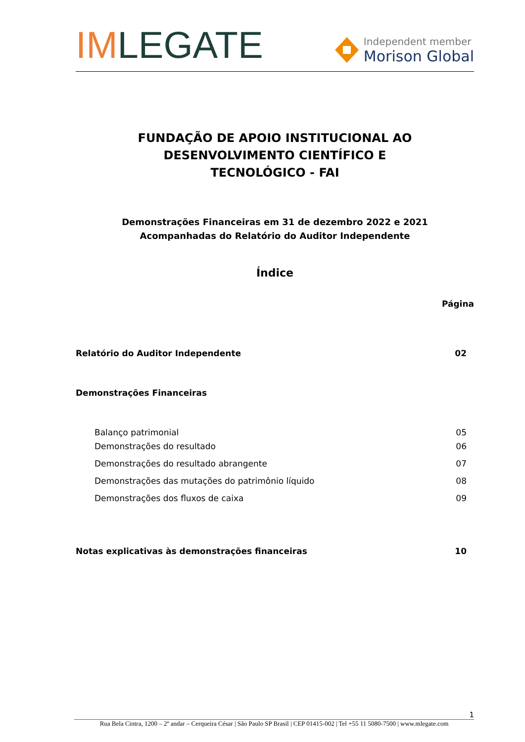IMLEGATE
Independent member
Morison Global
FUNDAÇÃO DE APOIO INSTITUCIONAL AO
DESENVOLVIMENTO CIENTÍFICO E
TECNOLÓGICO - FAI
Demonstrações Financeiras em 31 de dezembro 2022 e 2021
Acompanhadas do Relatório do Auditor Independente
Índice
| | Página |
| --- | --- |
| Relatório do Auditor Independente | 02 |
| Demonstrações Financeiras | |
| Balanço patrimonial | 05 |
| Demonstrações do resultado | 06 |
| Demonstrações do resultado abrangente | 07 |
| Demonstrações das mutações do patrimônio líquido | 08 |
| Demonstrações dos fluxos de caixa | 09 |
| Notas explicativas às demonstrações financeiras | 10 |
1
Rua Bela Cintra, 1200 – 2º andar – Cerqueira César | São Paulo SP Brasil | CEP 01415-002 | Tel +55 11 5080-7500 | www.mlegate.com